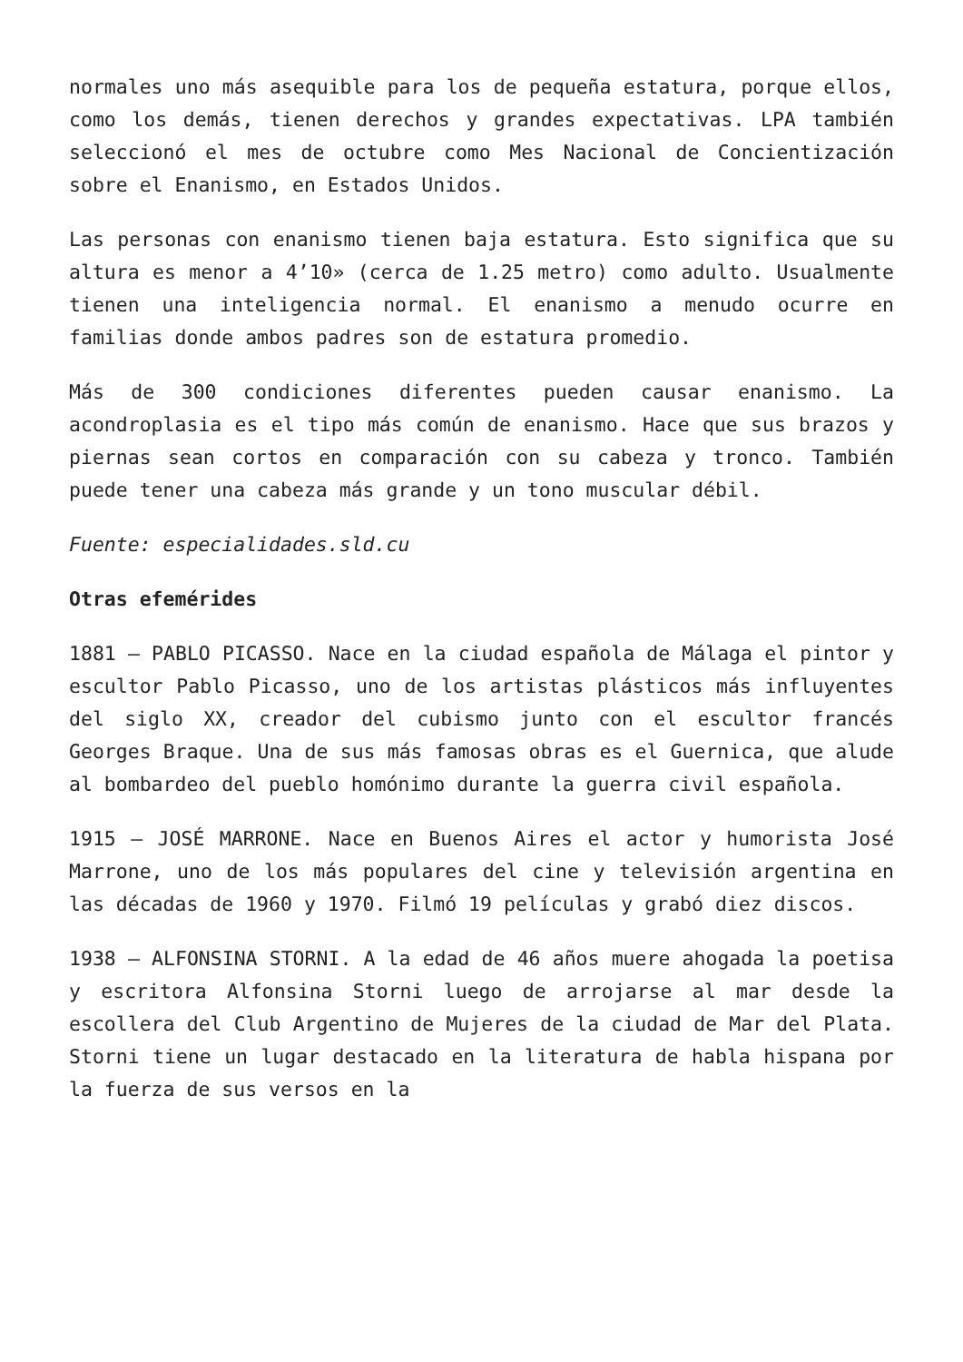normales uno más asequible para los de pequeña estatura, porque ellos, como los demás, tienen derechos y grandes expectativas. LPA también seleccionó el mes de octubre como Mes Nacional de Concientización sobre el Enanismo, en Estados Unidos.
Las personas con enanismo tienen baja estatura. Esto significa que su altura es menor a 4’10» (cerca de 1.25 metro) como adulto. Usualmente tienen una inteligencia normal. El enanismo a menudo ocurre en familias donde ambos padres son de estatura promedio.
Más de 300 condiciones diferentes pueden causar enanismo. La acondroplasia es el tipo más común de enanismo. Hace que sus brazos y piernas sean cortos en comparación con su cabeza y tronco. También puede tener una cabeza más grande y un tono muscular débil.
Fuente: especialidades.sld.cu
Otras efemérides
1881 – PABLO PICASSO. Nace en la ciudad española de Málaga el pintor y escultor Pablo Picasso, uno de los artistas plásticos más influyentes del siglo XX, creador del cubismo junto con el escultor francés Georges Braque. Una de sus más famosas obras es el Guernica, que alude al bombardeo del pueblo homónimo durante la guerra civil española.
1915 – JOSÉ MARRONE. Nace en Buenos Aires el actor y humorista José Marrone, uno de los más populares del cine y televisión argentina en las décadas de 1960 y 1970. Filmó 19 películas y grabó diez discos.
1938 – ALFONSINA STORNI. A la edad de 46 años muere ahogada la poetisa y escritora Alfonsina Storni luego de arrojarse al mar desde la escollera del Club Argentino de Mujeres de la ciudad de Mar del Plata. Storni tiene un lugar destacado en la literatura de habla hispana por la fuerza de sus versos en la